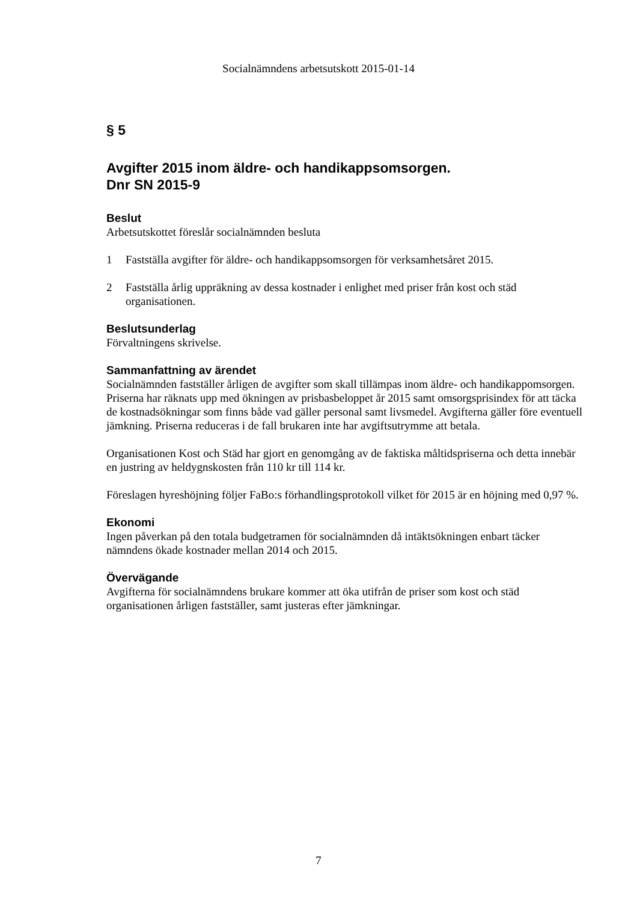Socialnämndens arbetsutskott 2015-01-14
§ 5
Avgifter 2015 inom äldre- och handikappsomsorgen.
Dnr SN 2015-9
Beslut
Arbetsutskottet föreslår socialnämnden besluta
1 Fastställa avgifter för äldre- och handikappsomsorgen för verksamhetsåret 2015.
2 Fastställa årlig uppräkning av dessa kostnader i enlighet med priser från kost och städ organisationen.
Beslutsunderlag
Förvaltningens skrivelse.
Sammanfattning av ärendet
Socialnämnden fastställer årligen de avgifter som skall tillämpas inom äldre- och handikappomsorgen. Priserna har räknats upp med ökningen av prisbasbeloppet år 2015 samt omsorgsprisindex för att täcka de kostnadsökningar som finns både vad gäller personal samt livsmedel. Avgifterna gäller före eventuell jämkning. Priserna reduceras i de fall brukaren inte har avgiftsutrymme att betala.
Organisationen Kost och Städ har gjort en genomgång av de faktiska måltidspriserna och detta innebär en justring av heldygnskosten från 110 kr till 114 kr.
Föreslagen hyreshöjning följer FaBo:s förhandlingsprotokoll vilket för 2015 är en höjning med 0,97 %.
Ekonomi
Ingen påverkan på den totala budgetramen för socialnämnden då intäktsökningen enbart täcker nämndens ökade kostnader mellan 2014 och 2015.
Övervägande
Avgifterna för socialnämndens brukare kommer att öka utifrån de priser som kost och städ organisationen årligen fastställer, samt justeras efter jämkningar.
7